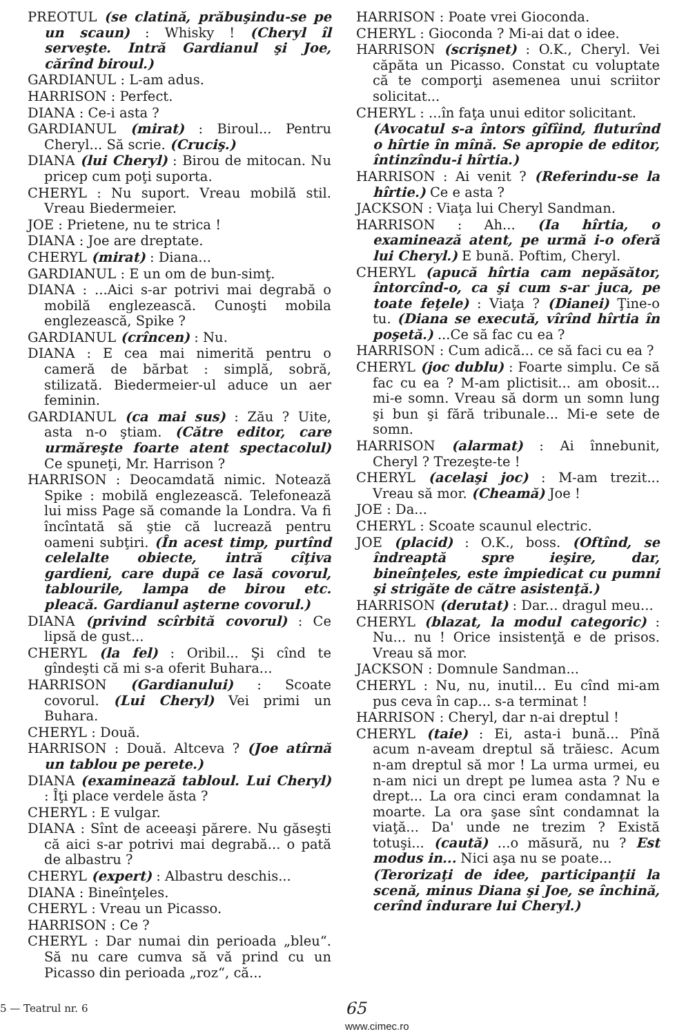PREOTUL (se clatină, prăbuşindu-se pe un scaun) : Whisky ! (Cheryl îl serveşte. Intră Gardianul şi Joe, cărînd biroul.)
GARDIANUL : L-am adus.
HARRISON : Perfect.
DIANA : Ce-i asta ?
GARDIANUL (mirat) : Biroul... Pentru Cheryl... Să scrie. (Cruciş.)
DIANA (lui Cheryl) : Birou de mitocan. Nu pricep cum poţi suporta.
CHERYL : Nu suport. Vreau mobilă stil. Vreau Biedermeier.
JOE : Prietene, nu te strica !
DIANA : Joe are dreptate.
CHERYL (mirat) : Diana...
GARDIANUL : E un om de bun-simţ.
DIANA : ...Aici s-ar potrivi mai degrabă o mobilă englezească. Cunoşti mobila englezească, Spike ?
GARDIANUL (crîncen) : Nu.
DIANA : E cea mai nimerită pentru o cameră de bărbat : simplă, sobră, stilizată. Biedermeier-ul aduce un aer feminin.
GARDIANUL (ca mai sus) : Zău ? Uite, asta n-o ştiam. (Către editor, care urmăreşte foarte atent spectacolul) Ce spuneţi, Mr. Harrison ?
HARRISON : Deocamdată nimic. Notează Spike : mobilă englezească. Telefonează lui miss Page să comande la Londra. Va fi încîntată să ştie că lucrează pentru oameni subţiri. (În acest timp, purtînd celelalte obiecte, intră cîţiva gardieni, care după ce lasă covorul, tablourile, lampa de birou etc. pleacă. Gardianul aşterne covorul.)
DIANA (privind scîrbită covorul) : Ce lipsă de gust...
CHERYL (la fel) : Oribil... Şi cînd te gîndeşti că mi s-a oferit Buhara...
HARRISON (Gardianului) : Scoate covorul. (Lui Cheryl) Vei primi un Buhara.
CHERYL : Două.
HARRISON : Două. Altceva ? (Joe atîrnă un tablou pe perete.)
DIANA (examinează tabloul. Lui Cheryl) : Îţi place verdele ăsta ?
CHERYL : E vulgar.
DIANA : Sînt de aceeaşi părere. Nu găseşti că aici s-ar potrivi mai degrabă... o pată de albastru ?
CHERYL (expert) : Albastru deschis...
DIANA : Bineînţeles.
CHERYL : Vreau un Picasso.
HARRISON : Ce ?
CHERYL : Dar numai din perioada „bleu“. Să nu care cumva să vă prind cu un Picasso din perioada „roz“, că...
HARRISON : Poate vrei Gioconda.
CHERYL : Gioconda ? Mi-ai dat o idee.
HARRISON (scrişnet) : O.K., Cheryl. Vei căpăta un Picasso. Constat cu voluptate că te comporţi asemenea unui scriitor solicitat...
CHERYL : ...în faţa unui editor solicitant.
(Avocatul s-a întors gîfîind, fluturînd o hîrtie în mînă. Se apropie de editor, întinzîndu-i hîrtia.)
HARRISON : Ai venit ? (Referindu-se la hîrtie.) Ce e asta ?
JACKSON : Viaţa lui Cheryl Sandman.
HARRISON : Ah... (Ia hîrtia, o examinează atent, pe urmă i-o oferă lui Cheryl.) E bună. Poftim, Cheryl.
CHERYL (apucă hîrtia cam nepăsător, întorcînd-o, ca şi cum s-ar juca, pe toate feţele) : Viaţa ? (Dianei) Ţine-o tu. (Diana se execută, vîrînd hîrtia în poşetă.) ...Ce să fac cu ea ?
HARRISON : Cum adică... ce să faci cu ea ?
CHERYL (joc dublu) : Foarte simplu. Ce să fac cu ea ? M-am plictisit... am obosit... mi-e somn. Vreau să dorm un somn lung şi bun şi fără tribunale... Mi-e sete de somn.
HARRISON (alarmat) : Ai înnebunit, Cheryl ? Trezeşte-te !
CHERYL (acelaşi joc) : M-am trezit... Vreau să mor. (Cheamă) Joe !
JOE : Da...
CHERYL : Scoate scaunul electric.
JOE (placid) : O.K., boss. (Oftînd, se îndreaptă spre ieşire, dar, bineînţeles, este împiedicat cu pumni şi strigăte de către asistenţă.)
HARRISON (derutat) : Dar... dragul meu...
CHERYL (blazat, la modul categoric) : Nu... nu ! Orice insistenţă e de prisos. Vreau să mor.
JACKSON : Domnule Sandman...
CHERYL : Nu, nu, inutil... Eu cînd mi-am pus ceva în cap... s-a terminat !
HARRISON : Cheryl, dar n-ai dreptul !
CHERYL (taie) : Ei, asta-i bună... Pînă acum n-aveam dreptul să trăiesc. Acum n-am dreptul să mor ! La urma urmei, eu n-am nici un drept pe lumea asta ? Nu e drept... La ora cinci eram condamnat la moarte. La ora şase sînt condamnat la viaţă... Da' unde ne trezim ? Există totuşi... (caută) ...o măsură, nu ? Est modus in... Nici aşa nu se poate...
(Terorizaţi de idee, participanţii la scenă, minus Diana şi Joe, se închină, cerînd îndurare lui Cheryl.)
5 — Teatrul nr. 6
65
www.cimec.ro